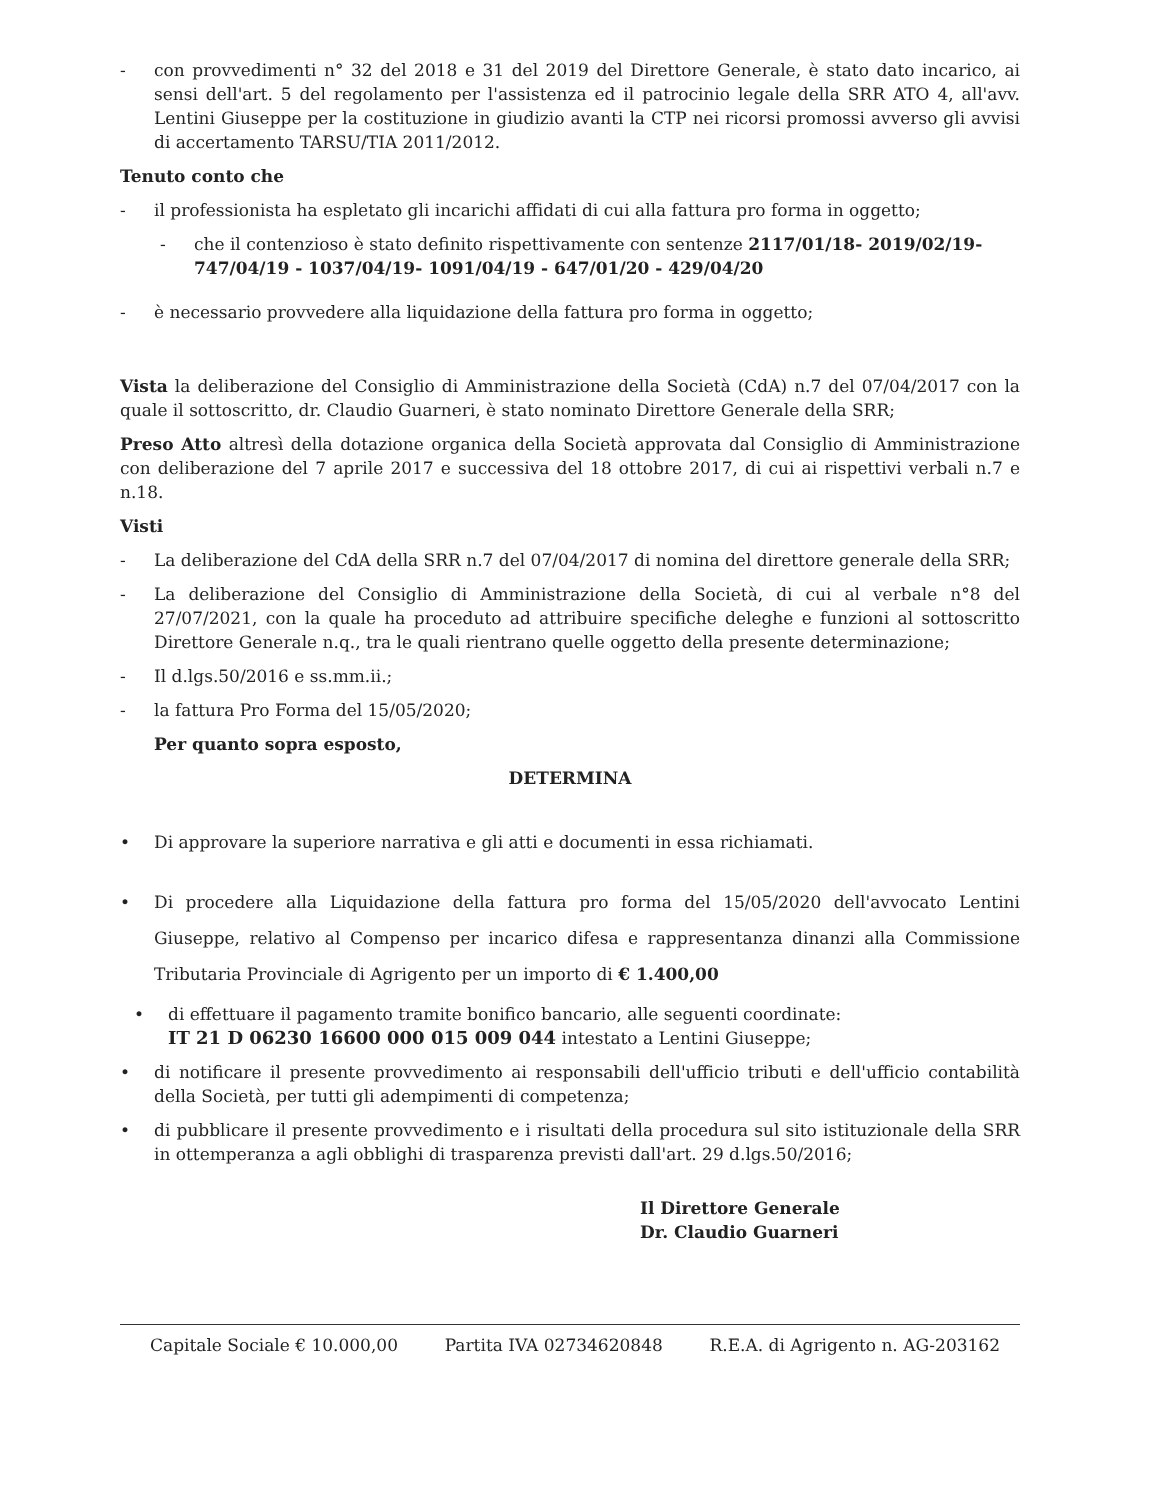- con provvedimenti n° 32 del 2018 e 31 del 2019 del Direttore Generale, è stato dato incarico, ai sensi dell'art. 5 del regolamento per l'assistenza ed il patrocinio legale della SRR ATO 4, all'avv. Lentini Giuseppe per la costituzione in giudizio avanti la CTP nei ricorsi promossi avverso gli avvisi di accertamento TARSU/TIA 2011/2012.
Tenuto conto che
- il professionista ha espletato gli incarichi affidati di cui alla fattura pro forma in oggetto;
- che il contenzioso è stato definito rispettivamente con sentenze 2117/01/18- 2019/02/19-
747/04/19 - 1037/04/19- 1091/04/19 - 647/01/20 - 429/04/20
- è necessario provvedere alla liquidazione della fattura pro forma in oggetto;
Vista la deliberazione del Consiglio di Amministrazione della Società (CdA) n.7 del 07/04/2017 con la quale il sottoscritto, dr. Claudio Guarneri, è stato nominato Direttore Generale della SRR;
Preso Atto altresì della dotazione organica della Società approvata dal Consiglio di Amministrazione con deliberazione del 7 aprile 2017 e successiva del 18 ottobre 2017, di cui ai rispettivi verbali n.7 e n.18.
Visti
- La deliberazione del CdA della SRR n.7 del 07/04/2017 di nomina del direttore generale della SRR;
- La deliberazione del Consiglio di Amministrazione della Società, di cui al verbale n°8 del 27/07/2021, con la quale ha proceduto ad attribuire specifiche deleghe e funzioni al sottoscritto Direttore Generale n.q., tra le quali rientrano quelle oggetto della presente determinazione;
- Il d.lgs.50/2016 e ss.mm.ii.;
- la fattura Pro Forma del 15/05/2020;
Per quanto sopra esposto,
DETERMINA
• Di approvare la superiore narrativa e gli atti e documenti in essa richiamati.
• Di procedere alla Liquidazione della fattura pro forma del 15/05/2020 dell'avvocato Lentini Giuseppe, relativo al Compenso per incarico difesa e rappresentanza dinanzi alla Commissione Tributaria Provinciale di Agrigento per un importo di € 1.400,00
• di effettuare il pagamento tramite bonifico bancario, alle seguenti coordinate:
IT 21 D 06230 16600 000 015 009 044 intestato a Lentini Giuseppe;
• di notificare il presente provvedimento ai responsabili dell'ufficio tributi e dell'ufficio contabilità della Società, per tutti gli adempimenti di competenza;
• di pubblicare il presente provvedimento e i risultati della procedura sul sito istituzionale della SRR in ottemperanza a agli obblighi di trasparenza previsti dall'art. 29 d.lgs.50/2016;
Il Direttore Generale
Dr. Claudio Guarneri
Capitale Sociale € 10.000,00 Partita IVA 02734620848 R.E.A. di Agrigento n. AG-203162